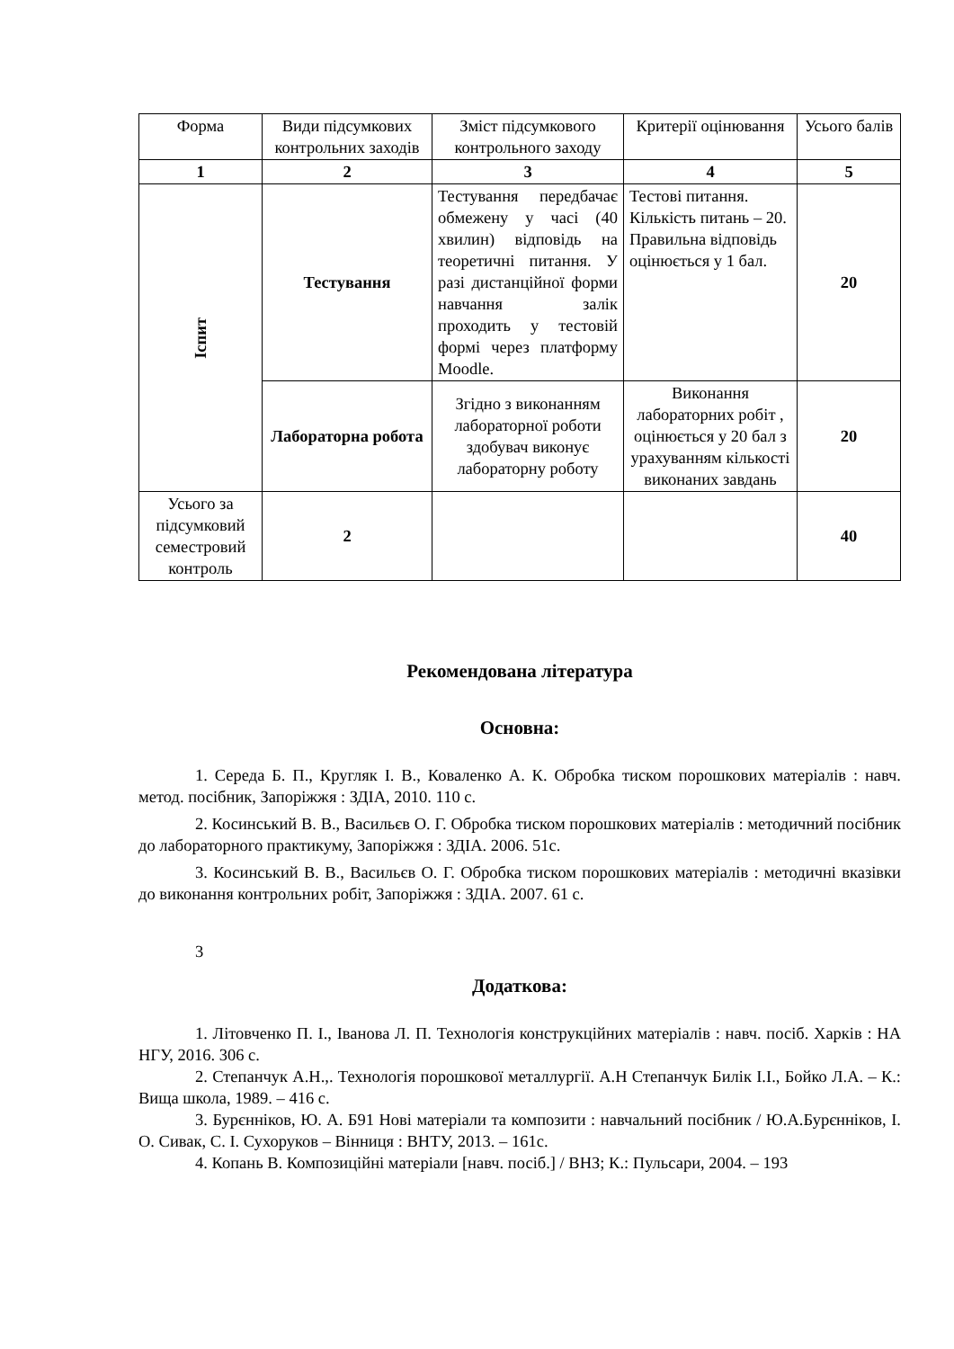| Форма | Види підсумкових контрольних заходів | Зміст підсумкового контрольного заходу | Критерії оцінювання | Усього балів |
| --- | --- | --- | --- | --- |
| 1 | 2 | 3 | 4 | 5 |
| Іспит | Тестування | Тестування передбачає обмежену у часі (40 хвилин) відповідь на теоретичні питання. У разі дистанційної форми навчання залік проходить у тестовій формі через платформу Moodle. | Тестові питання. Кількість питань – 20. Правильна відповідь оцінюється у 1 бал. | 20 |
| | Лабораторна робота | Згідно з виконанням лабораторної роботи здобувач виконує лабораторну роботу | Виконання лабораторних робіт , оцінюється у 20 бал з урахуванням кількості виконаних завдань | 20 |
| Усього за підсумковий семестровий контроль | 2 | | | 40 |
Рекомендована література
Основна:
1. Середа Б. П., Кругляк І. В., Коваленко А. К. Обробка тиском порошкових матеріалів : навч. метод. посібник, Запоріжжя : ЗДІА, 2010. 110 с.
2. Косинський В. В., Васильєв О. Г. Обробка тиском порошкових матеріалів : методичний посібник до лабораторного практикуму, Запоріжжя : ЗДІА. 2006. 51с.
3. Косинський В. В., Васильєв О. Г. Обробка тиском порошкових матеріалів : методичні вказівки до виконання контрольних робіт, Запоріжжя : ЗДІА. 2007. 61 с.
3
Додаткова:
1. Літовченко П. І., Іванова Л. П. Технологія конструкційних матеріалів : навч. посіб. Харків : НА НГУ, 2016. 306 с.
2. Степанчук А.Н.,. Технологія порошкової металлургії. А.Н Степанчук Билік І.І., Бойко Л.А. – К.: Вища школа, 1989. – 416 с.
3. Бурєнніков, Ю. А. Б91 Нові матеріали та композити : навчальний посібник / Ю.А.Бурєнніков, І. О. Сивак, С. І. Сухоруков – Вінниця : ВНТУ, 2013. – 161с.
4. Копань В. Композиційні матеріали [навч. посіб.] / ВНЗ; К.: Пульсари, 2004. – 193